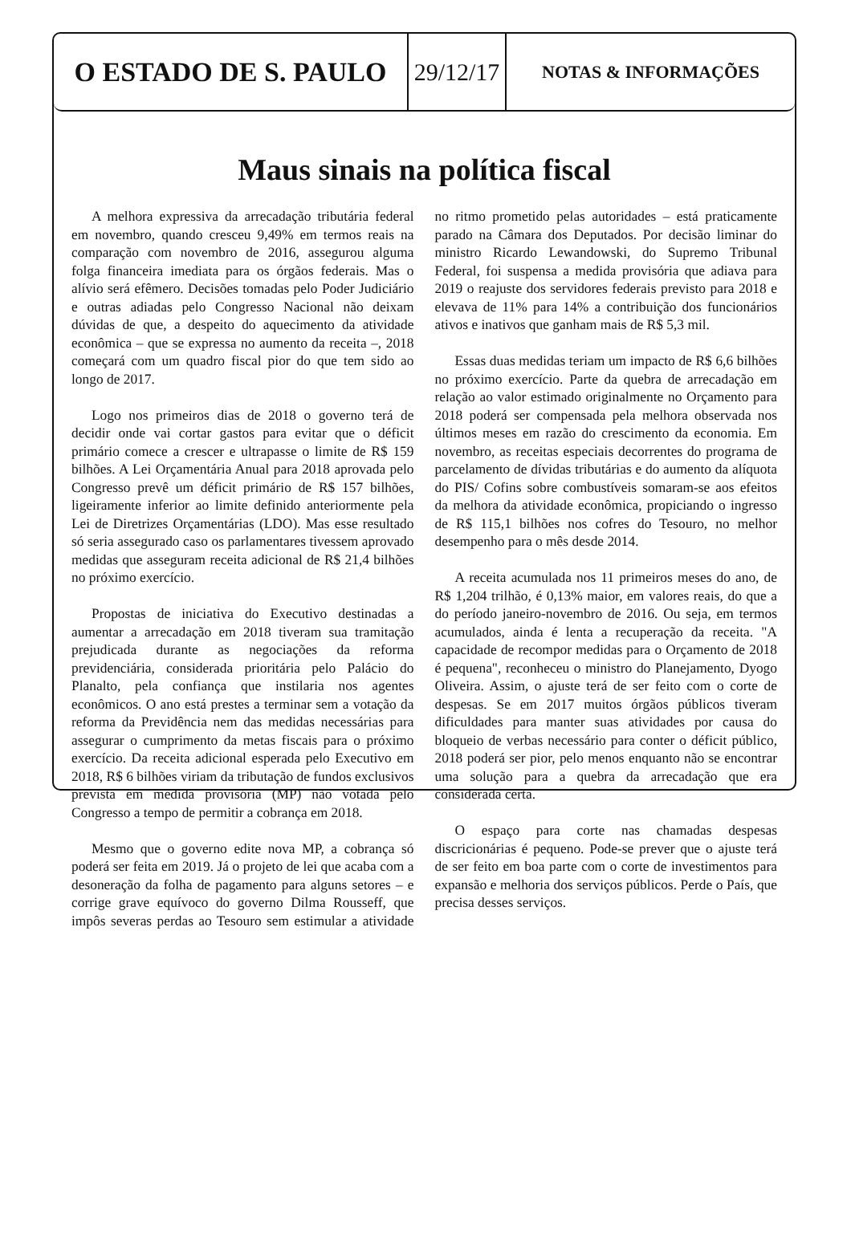O ESTADO DE S. PAULO 29/12/17
NOTAS & INFORMAÇÕES
Maus sinais na política fiscal
A melhora expressiva da arrecadação tributária federal em novembro, quando cresceu 9,49% em termos reais na comparação com novembro de 2016, assegurou alguma folga financeira imediata para os órgãos federais. Mas o alívio será efêmero. Decisões tomadas pelo Poder Judiciário e outras adiadas pelo Congresso Nacional não deixam dúvidas de que, a despeito do aquecimento da atividade econômica – que se expressa no aumento da receita –, 2018 começará com um quadro fiscal pior do que tem sido ao longo de 2017.
Logo nos primeiros dias de 2018 o governo terá de decidir onde vai cortar gastos para evitar que o déficit primário comece a crescer e ultrapasse o limite de R$ 159 bilhões. A Lei Orçamentária Anual para 2018 aprovada pelo Congresso prevê um déficit primário de R$ 157 bilhões, ligeiramente inferior ao limite definido anteriormente pela Lei de Diretrizes Orçamentárias (LDO). Mas esse resultado só seria assegurado caso os parlamentares tivessem aprovado medidas que asseguram receita adicional de R$ 21,4 bilhões no próximo exercício.
Propostas de iniciativa do Executivo destinadas a aumentar a arrecadação em 2018 tiveram sua tramitação prejudicada durante as negociações da reforma previdenciária, considerada prioritária pelo Palácio do Planalto, pela confiança que instilaria nos agentes econômicos. O ano está prestes a terminar sem a votação da reforma da Previdência nem das medidas necessárias para assegurar o cumprimento da metas fiscais para o próximo exercício. Da receita adicional esperada pelo Executivo em 2018, R$ 6 bilhões viriam da tributação de fundos exclusivos prevista em medida provisória (MP) não votada pelo Congresso a tempo de permitir a cobrança em 2018.
Mesmo que o governo edite nova MP, a cobrança só poderá ser feita em 2019. Já o projeto de lei que acaba com a desoneração da folha de pagamento para alguns setores – e corrige grave equívoco do governo Dilma Rousseff, que impôs severas perdas ao Tesouro sem estimular a atividade no ritmo prometido pelas autoridades – está praticamente parado na Câmara dos Deputados. Por decisão liminar do ministro Ricardo Lewandowski, do Supremo Tribunal Federal, foi suspensa a medida provisória que adiava para 2019 o reajuste dos servidores federais previsto para 2018 e elevava de 11% para 14% a contribuição dos funcionários ativos e inativos que ganham mais de R$ 5,3 mil.
Essas duas medidas teriam um impacto de R$ 6,6 bilhões no próximo exercício. Parte da quebra de arrecadação em relação ao valor estimado originalmente no Orçamento para 2018 poderá ser compensada pela melhora observada nos últimos meses em razão do crescimento da economia. Em novembro, as receitas especiais decorrentes do programa de parcelamento de dívidas tributárias e do aumento da alíquota do PIS/ Cofins sobre combustíveis somaram-se aos efeitos da melhora da atividade econômica, propiciando o ingresso de R$ 115,1 bilhões nos cofres do Tesouro, no melhor desempenho para o mês desde 2014.
A receita acumulada nos 11 primeiros meses do ano, de R$ 1,204 trilhão, é 0,13% maior, em valores reais, do que a do período janeiro-novembro de 2016. Ou seja, em termos acumulados, ainda é lenta a recuperação da receita. "A capacidade de recompor medidas para o Orçamento de 2018 é pequena", reconheceu o ministro do Planejamento, Dyogo Oliveira. Assim, o ajuste terá de ser feito com o corte de despesas. Se em 2017 muitos órgãos públicos tiveram dificuldades para manter suas atividades por causa do bloqueio de verbas necessário para conter o déficit público, 2018 poderá ser pior, pelo menos enquanto não se encontrar uma solução para a quebra da arrecadação que era considerada certa.
O espaço para corte nas chamadas despesas discricionárias é pequeno. Pode-se prever que o ajuste terá de ser feito em boa parte com o corte de investimentos para expansão e melhoria dos serviços públicos. Perde o País, que precisa desses serviços.